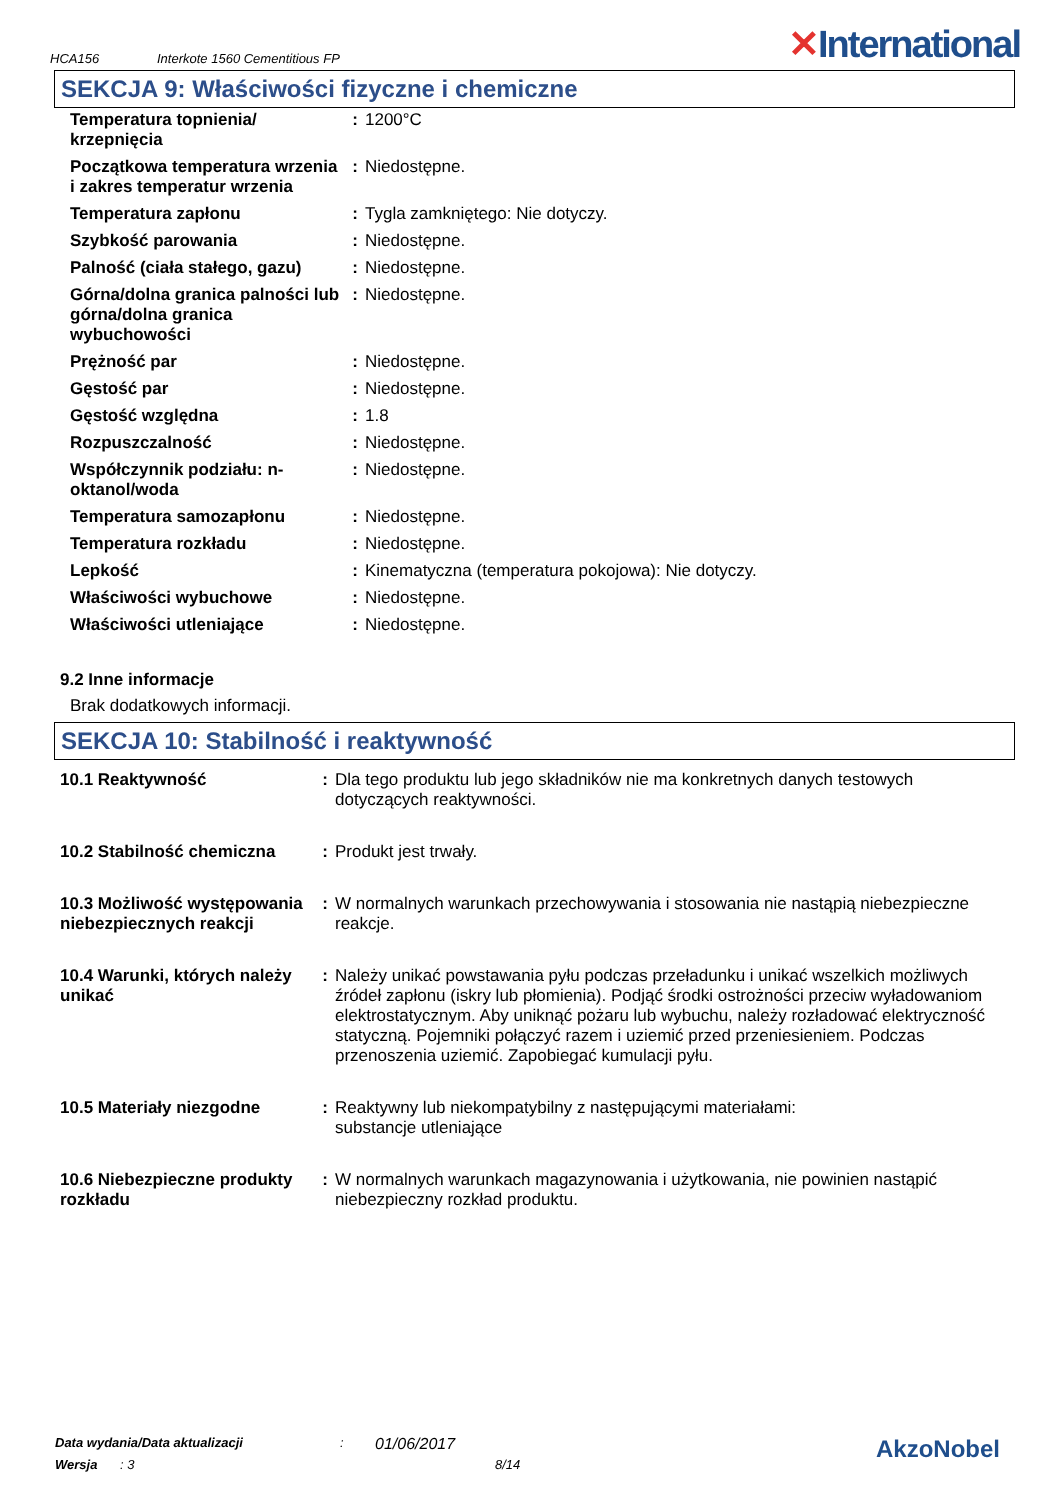HCA156
Interkote 1560 Cementitious FP
✕International
SEKCJA 9: Właściwości fizyczne i chemiczne
| Temperatura topnienia/ krzepnięcia | : | 1200°C |
| Początkowa temperatura wrzenia i zakres temperatur wrzenia | : | Niedostępne. |
| Temperatura zapłonu | : | Tygla zamkniętego: Nie dotyczy. |
| Szybkość parowania | : | Niedostępne. |
| Palność (ciała stałego, gazu) | : | Niedostępne. |
| Górna/dolna granica palności lub górna/dolna granica wybuchowości | : | Niedostępne. |
| Prężność par | : | Niedostępne. |
| Gęstość par | : | Niedostępne. |
| Gęstość względna | : | 1.8 |
| Rozpuszczalność | : | Niedostępne. |
| Współczynnik podziału: n-oktanol/woda | : | Niedostępne. |
| Temperatura samozapłonu | : | Niedostępne. |
| Temperatura rozkładu | : | Niedostępne. |
| Lepkość | : | Kinematyczna (temperatura pokojowa): Nie dotyczy. |
| Właściwości wybuchowe | : | Niedostępne. |
| Właściwości utleniające | : | Niedostępne. |
9.2 Inne informacje
Brak dodatkowych informacji.
SEKCJA 10: Stabilność i reaktywność
| 10.1 Reaktywność | : | Dla tego produktu lub jego składników nie ma konkretnych danych testowych dotyczących reaktywności. |
| 10.2 Stabilność chemiczna | : | Produkt jest trwały. |
| 10.3 Możliwość występowania niebezpiecznych reakcji | : | W normalnych warunkach przechowywania i stosowania nie nastąpią niebezpieczne reakcje. |
| 10.4 Warunki, których należy unikać | : | Należy unikać powstawania pyłu podczas przeładunku i unikać wszelkich możliwych źródeł zapłonu (iskry lub płomienia). Podjąć środki ostrożności przeciw wyładowaniom elektrostatycznym. Aby uniknąć pożaru lub wybuchu, należy rozładować elektryczność statyczną. Pojemniki połączyć razem i uziemić przed przeniesieniem. Podczas przenoszenia uziemić. Zapobiegać kumulacji pyłu. |
| 10.5 Materiały niezgodne | : | Reaktywny lub niekompatybilny z następującymi materiałami: substancje utleniające |
| 10.6 Niebezpieczne produkty rozkładu | : | W normalnych warunkach magazynowania i użytkowania, nie powinien nastąpić niebezpieczny rozkład produktu. |
Data wydania/Data aktualizacji: 01/06/2017 AkzoNobel
Wersja: 3 8/14